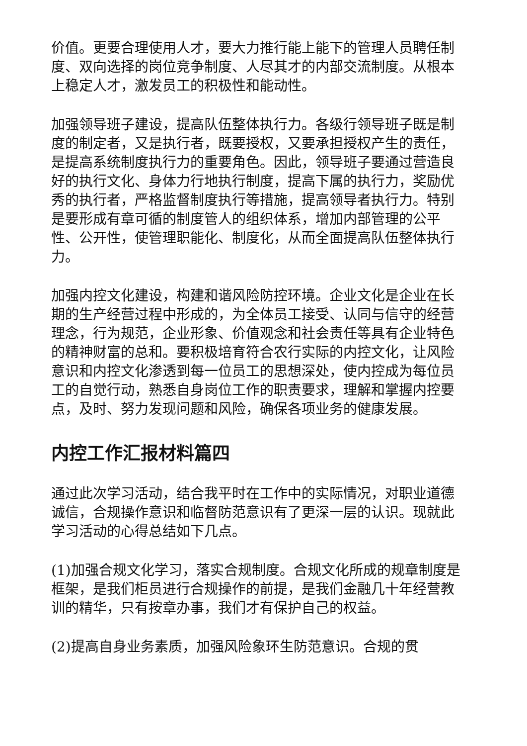价值。更要合理使用人才，要大力推行能上能下的管理人员聘任制度、双向选择的岗位竞争制度、人尽其才的内部交流制度。从根本上稳定人才，激发员工的积极性和能动性。
加强领导班子建设，提高队伍整体执行力。各级行领导班子既是制度的制定者，又是执行者，既要授权，又要承担授权产生的责任，是提高系统制度执行力的重要角色。因此，领导班子要通过营造良好的执行文化、身体力行地执行制度，提高下属的执行力，奖励优秀的执行者，严格监督制度执行等措施，提高领导者执行力。特别是要形成有章可循的制度管人的组织体系，增加内部管理的公平性、公开性，使管理职能化、制度化，从而全面提高队伍整体执行力。
加强内控文化建设，构建和谐风险防控环境。企业文化是企业在长期的生产经营过程中形成的，为全体员工接受、认同与信守的经营理念，行为规范，企业形象、价值观念和社会责任等具有企业特色的精神财富的总和。要积极培育符合农行实际的内控文化，让风险意识和内控文化渗透到每一位员工的思想深处，使内控成为每位员工的自觉行动，熟悉自身岗位工作的职责要求，理解和掌握内控要点，及时、努力发现问题和风险，确保各项业务的健康发展。
内控工作汇报材料篇四
通过此次学习活动，结合我平时在工作中的实际情况，对职业道德诚信，合规操作意识和临督防范意识有了更深一层的认识。现就此学习活动的心得总结如下几点。
(1)加强合规文化学习，落实合规制度。合规文化所成的规章制度是框架，是我们柜员进行合规操作的前提，是我们金融几十年经营教训的精华，只有按章办事，我们才有保护自己的权益。
(2)提高自身业务素质，加强风险象环生防范意识。合规的贯